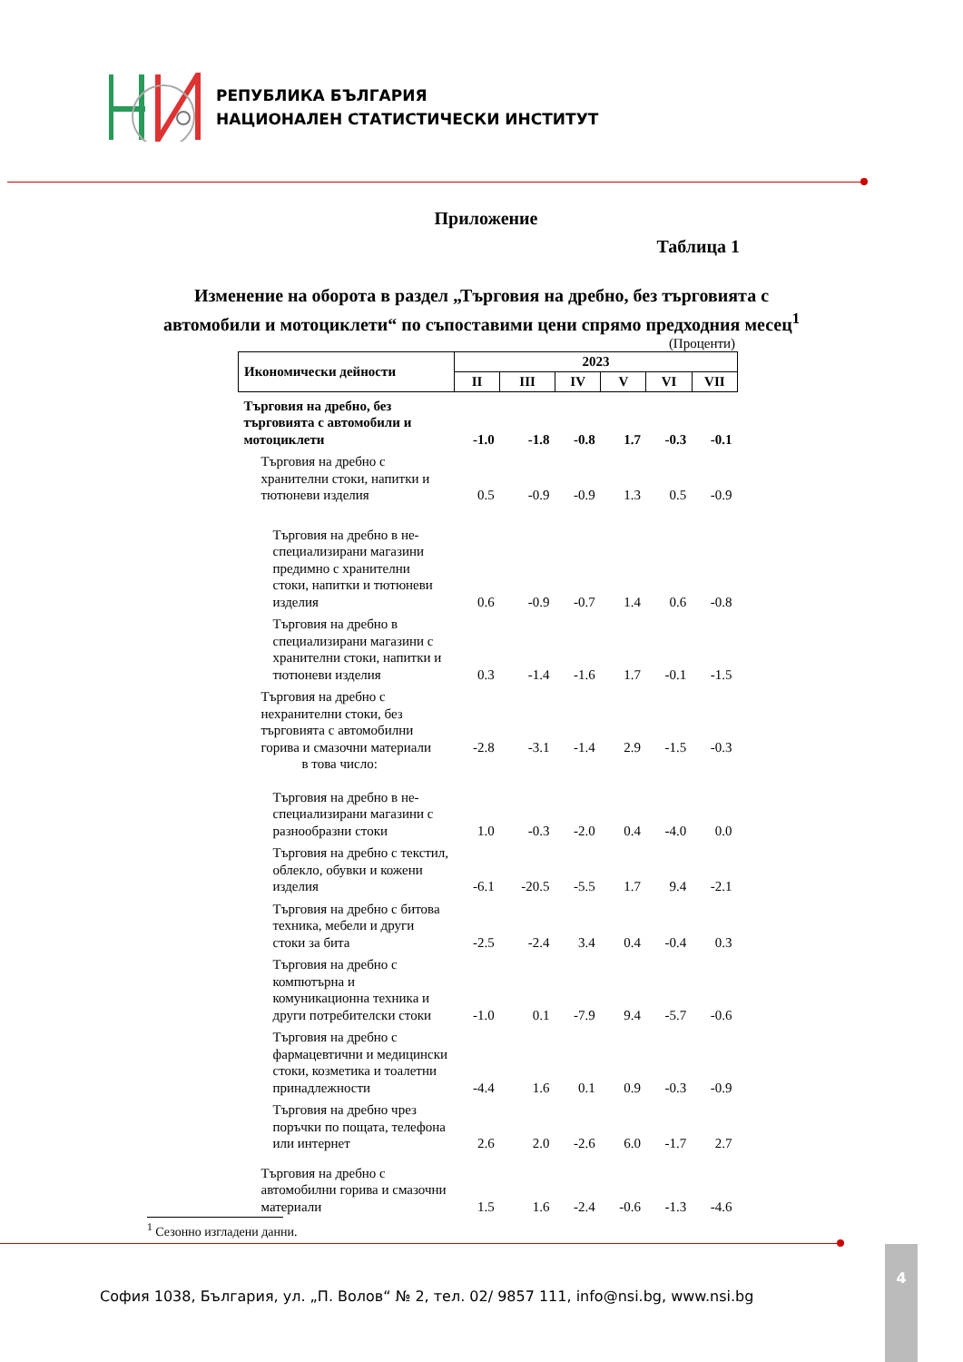РЕПУБЛИКА БЪЛГАРИЯ
НАЦИОНАЛЕН СТАТИСТИЧЕСКИ ИНСТИТУТ
Приложение
Таблица 1
Изменение на оборота в раздел „Търговия на дребно, без търговията с
автомобили и мотоциклети“ по съпоставими цени спрямо предходния месец<sup>1</sup>
(Проценти)
| Икономически дейности | 2023 | | | | | |
| --- | --- | --- | --- | --- | --- | --- |
| | II | III | IV | V | VI | VII |
| Търговия на дребно, без търговията с автомобили и мотоциклети | -1.0 | -1.8 | -0.8 | 1.7 | -0.3 | -0.1 |
| Търговия на дребно с хранителни стоки, напитки и тютюневи изделия | 0.5 | -0.9 | -0.9 | 1.3 | 0.5 | -0.9 |
| Търговия на дребно в не-специализирани магазини предимно с хранителни стоки, напитки и тютюневи изделия | 0.6 | -0.9 | -0.7 | 1.4 | 0.6 | -0.8 |
| Търговия на дребно в специализирани магазини с хранителни стоки, напитки и тютюневи изделия | 0.3 | -1.4 | -1.6 | 1.7 | -0.1 | -1.5 |
| Търговия на дребно с нехранителни стоки, без търговията с автомобилни горива и смазочни материали | -2.8 | -3.1 | -1.4 | 2.9 | -1.5 | -0.3 |
| в това число: | | | | | | |
| Търговия на дребно в не-специализирани магазини с разнообразни стоки | 1.0 | -0.3 | -2.0 | 0.4 | -4.0 | 0.0 |
| Търговия на дребно с текстил, облекло, обувки и кожени изделия | -6.1 | -20.5 | -5.5 | 1.7 | 9.4 | -2.1 |
| Търговия на дребно с битова техника, мебели и други стоки за бита | -2.5 | -2.4 | 3.4 | 0.4 | -0.4 | 0.3 |
| Търговия на дребно с компютърна и комуникационна техника и други потребителски стоки | -1.0 | 0.1 | -7.9 | 9.4 | -5.7 | -0.6 |
| Търговия на дребно с фармацевтични и медицински стоки, козметика и тоалетни принадлежности | -4.4 | 1.6 | 0.1 | 0.9 | -0.3 | -0.9 |
| Търговия на дребно чрез поръчки по пощата, телефона или интернет | 2.6 | 2.0 | -2.6 | 6.0 | -1.7 | 2.7 |
| Търговия на дребно с автомобилни горива и смазочни материали | 1.5 | 1.6 | -2.4 | -0.6 | -1.3 | -4.6 |
<sup>1</sup> Сезонно изгладени данни.
4
София 1038, България, ул. „П. Волов“ № 2, тел. 02/ 9857 111, info@nsi.bg, www.nsi.bg